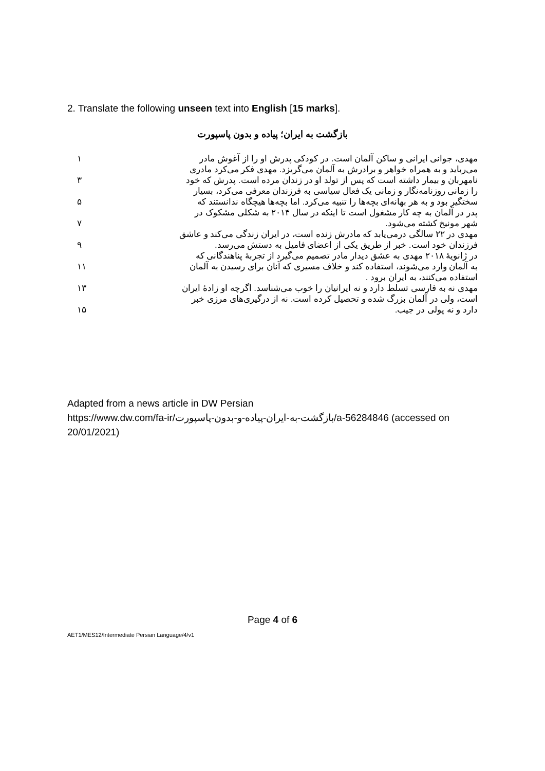2. Translate the following unseen text into English [15 marks].
بازگشت به ایران؛ پیاده و بدون پاسپورت
مهدی، جوانی ایرانی و ساکن آلمان است. در کودکی پدرش او را از آغوش مادر
۱
می‌رباید و به همراه خواهر و برادرش به آلمان می‌گریزد. مهدی فکر می‌کرد مادری
نامهربان و بیمار داشته است که پس از تولد او در زندان مرده است. پدرش که خود
۳
را زمانی روزنامه‌نگار و زمانی یک فعال سیاسی به فرزندان معرفی می‌کرد، بسیار
سختگیر بود و به هر بهانه‌ای بچه‌ها را تنبیه می‌کرد. اما بچه‌ها هیچگاه ندانستند که
۵
پدر در آلمان به چه کار مشغول است تا اینکه در سال ۲۰۱۴ به شکلی مشکوک در
شهر مونیخ کشته می‌شود. ۷
مهدی در ۲۲ سالگی درمی‌یابد که مادرش زنده است، در ایران زندگی می‌کند و عاشق
فرزندان خود است. خبر از طریق یکی از اعضای فامیل به دستش می‌رسد.
۹
در ژانویهٔ ۲۰۱۸ مهدی به عشق دیدار مادر تصمیم می‌گیرد از تجربهٔ پناهندگانی که
به آلمان وارد می‌شوند، استفاده کند و خلاف مسیری که آنان برای رسیدن به آلمان
۱۱
استفاده می‌کنند، به ایران برود .
مهدی نه به فارسی تسلط دارد و نه ایرانیان را خوب می‌شناسد. اگرچه او زادهٔ ایران
۱۳
است، ولی در آلمان بزرگ شده و تحصیل کرده است. نه از درگیری‌های مرزی خبر
دارد و نه پولی در جیب. ۱۵
Adapted from a news article in DW Persian
https://www.dw.com/fa-ir/بازگشت-به-ایران-پیاده-و-بدون-پاسپورت/a-56284846 (accessed on 20/01/2021)
Page 4 of 6
AET1/MES12/Intermediate Persian Language/4/v1